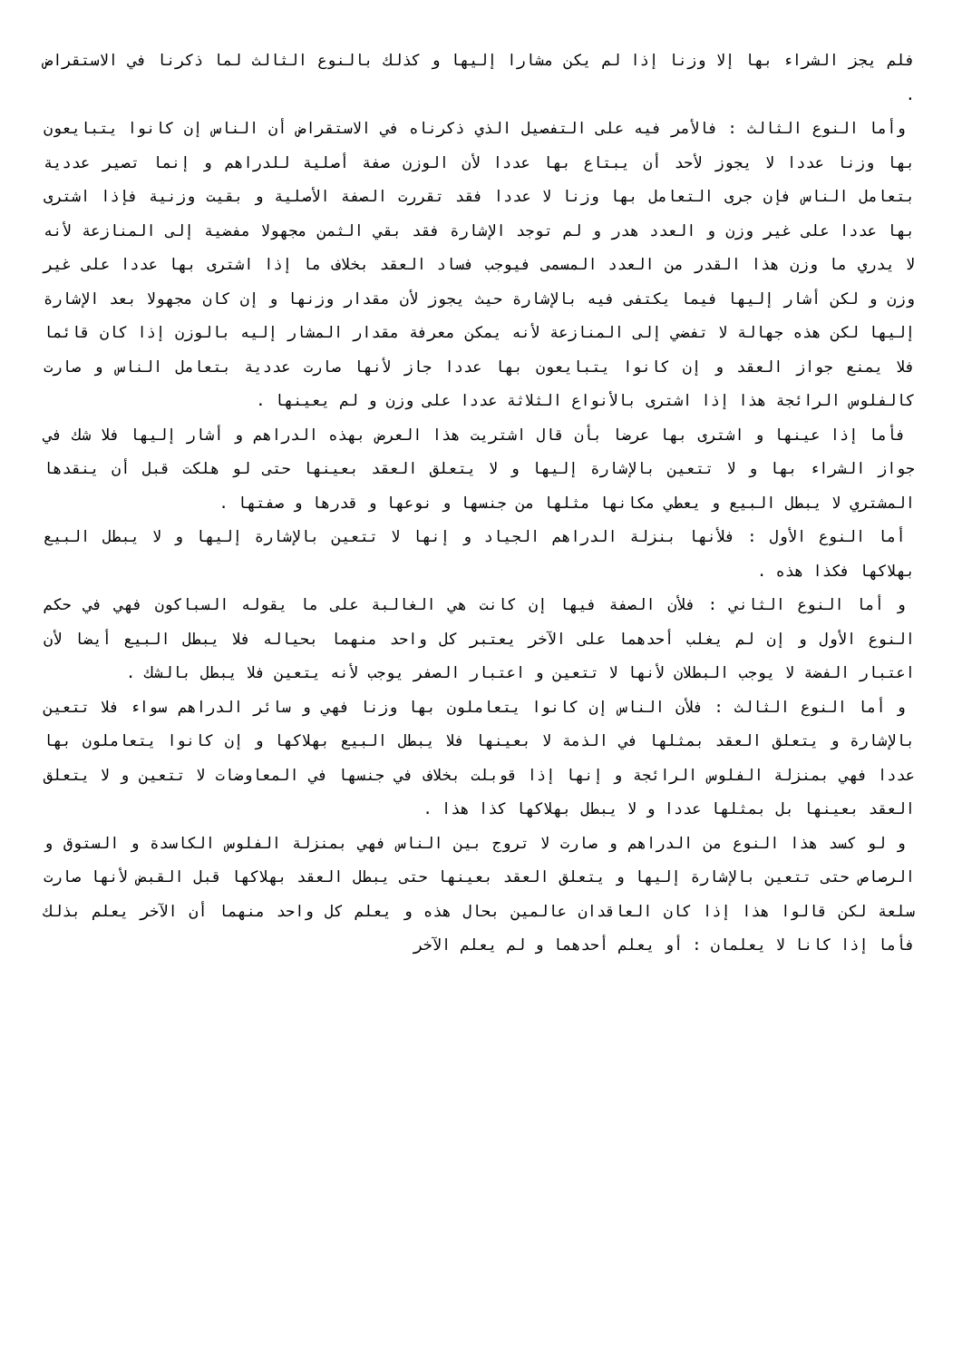فلم يجز الشراء بها إلا وزنا إذا لم يكن مشارا إليها و كذلك بالنوع الثالث لما ذكرنا في الاستقراض .
وأما النوع الثالث : فالأمر فيه على التفصيل الذي ذكرناه في الاستقراض أن الناس إن كانوا يتبايعون بها وزنا عددا لا يجوز لأحد أن يبتاع بها عددا لأن الوزن صفة أصلية للدراهم و إنما تصير عددية بتعامل الناس فإن جرى التعامل بها وزنا لا عددا فقد تقررت الصفة الأصلية و بقيت وزنية فإذا اشترى بها عددا على غير وزن و العدد هدر و لم توجد الإشارة فقد بقي الثمن مجهولا مفضية إلى المنازعة لأنه لا يدري ما وزن هذا القدر من العدد المسمى فيوجب فساد العقد بخلاف ما إذا اشترى بها عددا على غير وزن و لكن أشار إليها فيما يكتفى فيه بالإشارة حيث يجوز لأن مقدار وزنها و إن كان مجهولا بعد الإشارة إليها لكن هذه جهالة لا تفضي إلى المنازعة لأنه يمكن معرفة مقدار المشار إليه بالوزن إذا كان قائما فلا يمنع جواز العقد و إن كانوا يتبايعون بها عددا جاز لأنها صارت عددية بتعامل الناس و صارت كالفلوس الرائجة هذا إذا اشترى بالأنواع الثلاثة عددا على وزن و لم يعينها .
فأما إذا عينها و اشترى بها عرضا بأن قال اشتريت هذا العرض بهذه الدراهم و أشار إليها فلا شك في جواز الشراء بها و لا تتعين بالإشارة إليها و لا يتعلق العقد بعينها حتى لو هلكت قبل أن ينقدها المشتري لا يبطل البيع و يعطي مكانها مثلها من جنسها و نوعها و قدرها و صفتها .
أما النوع الأول : فلأنها بنزلة الدراهم الجياد و إنها لا تتعين بالإشارة إليها و لا يبطل البيع بهلاكها فكذا هذه .
و أما النوع الثاني : فلأن الصفة فيها إن كانت هي الغالبة على ما يقوله السباكون فهي في حكم النوع الأول و إن لم يغلب أحدهما على الآخر يعتبر كل واحد منهما بحياله فلا يبطل البيع أيضا لأن اعتبار الفضة لا يوجب البطلان لأنها لا تتعين و اعتبار الصفر يوجب لأنه يتعين فلا يبطل بالشك .
و أما النوع الثالث : فلأن الناس إن كانوا يتعاملون بها وزنا فهي و سائر الدراهم سواء فلا تتعين بالإشارة و يتعلق العقد بمثلها في الذمة لا بعينها فلا يبطل البيع بهلاكها و إن كانوا يتعاملون بها عددا فهي بمنزلة الفلوس الرائجة و إنها إذا قوبلت بخلاف في جنسها في المعاوضات لا تتعين و لا يتعلق العقد بعينها بل بمثلها عددا و لا يبطل بهلاكها كذا هذا .
و لو كسد هذا النوع من الدراهم و صارت لا تروج بين الناس فهي بمنزلة الفلوس الكاسدة و الستوق و الرصاص حتى تتعين بالإشارة إليها و يتعلق العقد بعينها حتى يبطل العقد بهلاكها قبل القبض لأنها صارت سلعة لكن قالوا هذا إذا كان العاقدان عالمين بحال هذه و يعلم كل واحد منهما أن الآخر يعلم بذلك فأما إذا كانا لا يعلمان : أو يعلم أحدهما و لم يعلم الآخر